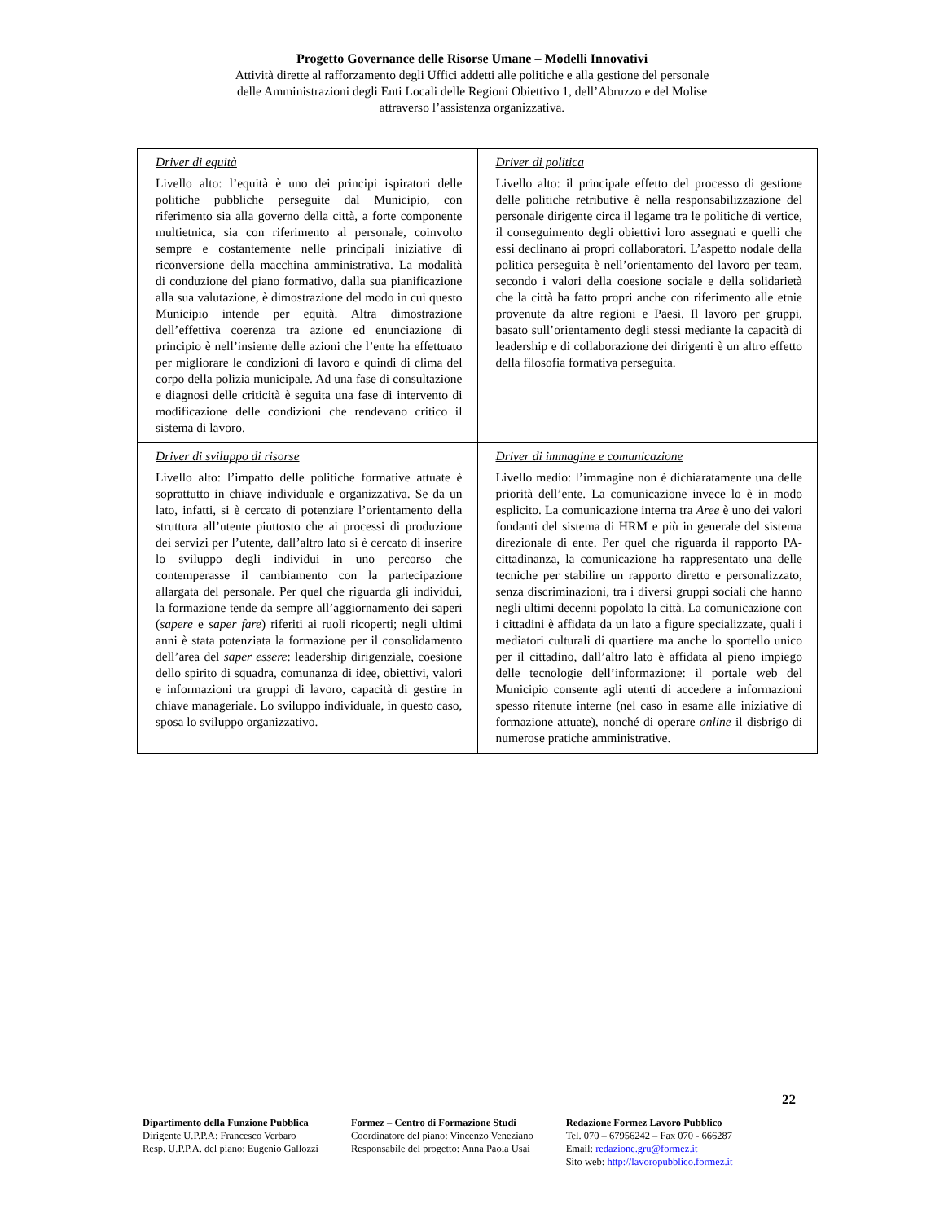Progetto Governance delle Risorse Umane – Modelli Innovativi
Attività dirette al rafforzamento degli Uffici addetti alle politiche e alla gestione del personale
delle Amministrazioni degli Enti Locali delle Regioni Obiettivo 1, dell’Abruzzo e del Molise
attraverso l’assistenza organizzativa.
| Driver di equità Livello alto: l’equità è uno dei principi ispiratori delle politiche pubbliche perseguite dal Municipio, con riferimento sia alla governo della città, a forte componente multietnica, sia con riferimento al personale, coinvolto sempre e costantemente nelle principali iniziative di riconversione della macchina amministrativa. La modalità di conduzione del piano formativo, dalla sua pianificazione alla sua valutazione, è dimostrazione del modo in cui questo Municipio intende per equità. Altra dimostrazione dell’effettiva coerenza tra azione ed enunciazione di principio è nell’insieme delle azioni che l’ente ha effettuato per migliorare le condizioni di lavoro e quindi di clima del corpo della polizia municipale. Ad una fase di consultazione e diagnosi delle criticità è seguita una fase di intervento di modificazione delle condizioni che rendevano critico il sistema di lavoro. | Driver di politica Livello alto: il principale effetto del processo di gestione delle politiche retributive è nella responsabilizzazione del personale dirigente circa il legame tra le politiche di vertice, il conseguimento degli obiettivi loro assegnati e quelli che essi declinano ai propri collaboratori. L’aspetto nodale della politica perseguita è nell’orientamento del lavoro per team, secondo i valori della coesione sociale e della solidarietà che la città ha fatto propri anche con riferimento alle etnie provenute da altre regioni e Paesi. Il lavoro per gruppi, basato sull’orientamento degli stessi mediante la capacità di leadership e di collaborazione dei dirigenti è un altro effetto della filosofia formativa perseguita. |
| Driver di sviluppo di risorse Livello alto: l’impatto delle politiche formative attuate è soprattutto in chiave individuale e organizzativa. Se da un lato, infatti, si è cercato di potenziare l’orientamento della struttura all’utente piuttosto che ai processi di produzione dei servizi per l’utente, dall’altro lato si è cercato di inserire lo sviluppo degli individui in uno percorso che contemperasse il cambiamento con la partecipazione allargata del personale. Per quel che riguarda gli individui, la formazione tende da sempre all’aggiornamento dei saperi ( sapere e saper fare ) riferiti ai ruoli ricoperti; negli ultimi anni è stata potenziata la formazione per il consolidamento dell’area del saper essere : leadership dirigenziale, coesione dello spirito di squadra, comunanza di idee, obiettivi, valori e informazioni tra gruppi di lavoro, capacità di gestire in chiave manageriale. Lo sviluppo individuale, in questo caso, sposa lo sviluppo organizzativo. | Driver di immagine e comunicazione Livello medio: l’immagine non è dichiaratamente una delle priorità dell’ente. La comunicazione invece lo è in modo esplicito. La comunicazione interna tra Aree è uno dei valori fondanti del sistema di HRM e più in generale del sistema direzionale di ente. Per quel che riguarda il rapporto PA-cittadinanza, la comunicazione ha rappresentato una delle tecniche per stabilire un rapporto diretto e personalizzato, senza discriminazioni, tra i diversi gruppi sociali che hanno negli ultimi decenni popolato la città. La comunicazione con i cittadini è affidata da un lato a figure specializzate, quali i mediatori culturali di quartiere ma anche lo sportello unico per il cittadino, dall’altro lato è affidata al pieno impiego delle tecnologie dell’informazione: il portale web del Municipio consente agli utenti di accedere a informazioni spesso ritenute interne (nel caso in esame alle iniziative di formazione attuate), nonché di operare online il disbrigo di numerose pratiche amministrative. |
22
Dipartimento della Funzione Pubblica
Dirigente U.P.P.A: Francesco Verbaro
Resp. U.P.P.A. del piano: Eugenio Gallozzi
Formez – Centro di Formazione Studi
Coordinatore del piano: Vincenzo Veneziano
Responsabile del progetto: Anna Paola Usai
Redazione Formez Lavoro Pubblico
Tel. 070 – 67956242 – Fax 070 - 666287
Email: redazione.gru@formez.it
Sito web: http://lavoropubblico.formez.it